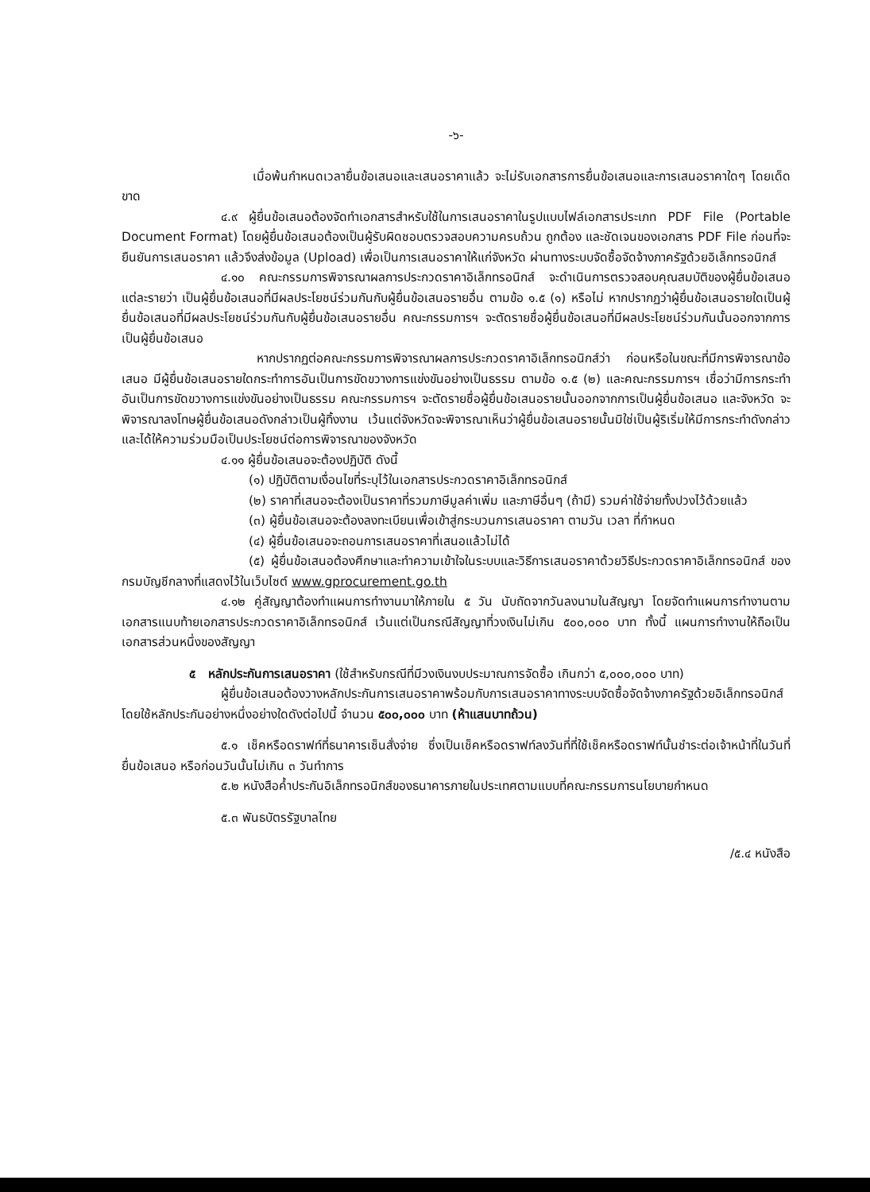-๖-
เมื่อพ้นกำหนดเวลายื่นข้อเสนอและเสนอราคาแล้ว จะไม่รับเอกสารการยื่นข้อเสนอและการเสนอราคาใดๆ โดยเด็ดขาด
๔.๙ ผู้ยื่นข้อเสนอต้องจัดทำเอกสารสำหรับใช้ในการเสนอราคาในรูปแบบไฟล์เอกสารประเภท PDF File (Portable Document Format) โดยผู้ยื่นข้อเสนอต้องเป็นผู้รับผิดชอบตรวจสอบความครบถ้วน ถูกต้อง และชัดเจนของเอกสาร PDF File ก่อนที่จะยืนยันการเสนอราคา แล้วจึงส่งข้อมูล (Upload) เพื่อเป็นการเสนอราคาให้แก่จังหวัด ผ่านทางระบบจัดซื้อจัดจ้างภาครัฐด้วยอิเล็กทรอนิกส์
๔.๑๐ คณะกรรมการพิจารณาผลการประกวดราคาอิเล็กทรอนิกส์ จะดำเนินการตรวจสอบคุณสมบัติของผู้ยื่นข้อเสนอแต่ละรายว่า เป็นผู้ยื่นข้อเสนอที่มีผลประโยชน์ร่วมกันกับผู้ยื่นข้อเสนอรายอื่น ตามข้อ ๑.๕ (๑) หรือไม่ หากปรากฏว่าผู้ยื่นข้อเสนอรายใดเป็นผู้ยื่นข้อเสนอที่มีผลประโยชน์ร่วมกันกับผู้ยื่นข้อเสนอรายอื่น คณะกรรมการฯ จะตัดรายชื่อผู้ยื่นข้อเสนอที่มีผลประโยชน์ร่วมกันนั้นออกจากการเป็นผู้ยื่นข้อเสนอ
หากปรากฏต่อคณะกรรมการพิจารณาผลการประกวดราคาอิเล็กทรอนิกส์ว่า ก่อนหรือในขณะที่มีการพิจารณาข้อเสนอ มีผู้ยื่นข้อเสนอรายใดกระทำการอันเป็นการขัดขวางการแข่งขันอย่างเป็นธรรม ตามข้อ ๑.๕ (๒) และคณะกรรมการฯ เชื่อว่ามีการกระทำอันเป็นการขัดขวางการแข่งขันอย่างเป็นธรรม คณะกรรมการฯ จะตัดรายชื่อผู้ยื่นข้อเสนอรายนั้นออกจากการเป็นผู้ยื่นข้อเสนอ และจังหวัด จะพิจารณาลงโทษผู้ยื่นข้อเสนอดังกล่าวเป็นผู้ทิ้งงาน เว้นแต่จังหวัดจะพิจารณาเห็นว่าผู้ยื่นข้อเสนอรายนั้นมิใช่เป็นผู้ริเริ่มให้มีการกระทำดังกล่าวและได้ให้ความร่วมมือเป็นประโยชน์ต่อการพิจารณาของจังหวัด
๔.๑๑ ผู้ยื่นข้อเสนอจะต้องปฏิบัติ ดังนี้
(๑) ปฏิบัติตามเงื่อนไขที่ระบุไว้ในเอกสารประกวดราคาอิเล็กทรอนิกส์
(๒) ราคาที่เสนอจะต้องเป็นราคาที่รวมภาษีมูลค่าเพิ่ม และภาษีอื่นๆ (ถ้ามี) รวมค่าใช้จ่ายทั้งปวงไว้ด้วยแล้ว
(๓) ผู้ยื่นข้อเสนอจะต้องลงทะเบียนเพื่อเข้าสู่กระบวนการเสนอราคา ตามวัน เวลา ที่กำหนด
(๔) ผู้ยื่นข้อเสนอจะถอนการเสนอราคาที่เสนอแล้วไม่ได้
(๕) ผู้ยื่นข้อเสนอต้องศึกษาและทำความเข้าใจในระบบและวิธีการเสนอราคาด้วยวิธีประกวดราคาอิเล็กทรอนิกส์ ของกรมบัญชีกลางที่แสดงไว้ในเว็บไซต์ www.gprocurement.go.th
๔.๑๒ คู่สัญญาต้องทำแผนการทำงานมาให้ภายใน ๕ วัน นับถัดจากวันลงนามในสัญญา โดยจัดทำแผนการทำงานตามเอกสารแนบท้ายเอกสารประกวดราคาอิเล็กทรอนิกส์ เว้นแต่เป็นกรณีสัญญาที่วงเงินไม่เกิน ๕๐๐,๐๐๐ บาท ทั้งนี้ แผนการทำงานให้ถือเป็นเอกสารส่วนหนึ่งของสัญญา
๕ หลักประกันการเสนอราคา (ใช้สำหรับกรณีที่มีวงเงินงบประมาณการจัดซื้อ เกินกว่า ๕,๐๐๐,๐๐๐ บาท)
ผู้ยื่นข้อเสนอต้องวางหลักประกันการเสนอราคาพร้อมกับการเสนอราคาทางระบบจัดซื้อจัดจ้างภาครัฐด้วยอิเล็กทรอนิกส์ โดยใช้หลักประกันอย่างหนึ่งอย่างใดดังต่อไปนี้ จำนวน ๕๐๐,๐๐๐ บาท (ห้าแสนบาทถ้วน)
๕.๑ เช็คหรือดราฟท์ที่ธนาคารเซ็นสั่งจ่าย ซึ่งเป็นเช็คหรือดราฟท์ลงวันที่ที่ใช้เช็คหรือดราฟท์นั้นชำระต่อเจ้าหน้าที่ในวันที่ยื่นข้อเสนอ หรือก่อนวันนั้นไม่เกิน ๓ วันทำการ
๕.๒ หนังสือค้ำประกันอิเล็กทรอนิกส์ของธนาคารภายในประเทศตามแบบที่คณะกรรมการนโยบายกำหนด
๕.๓ พันธบัตรรัฐบาลไทย
/๕.๔ หนังสือ